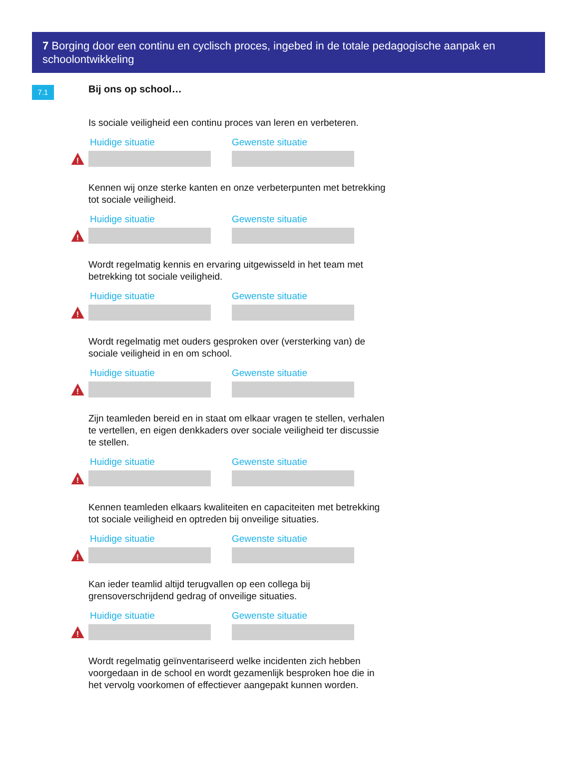7 Borging door een continu en cyclisch proces, ingebed in de totale pedagogische aanpak en schoolontwikkeling
7.1
Bij ons op school…
Is sociale veiligheid een continu proces van leren en verbeteren.
Huidige situatie Gewenste situatie
!
Kennen wij onze sterke kanten en onze verbeterpunten met betrekking tot sociale veiligheid.
Huidige situatie Gewenste situatie
!
Wordt regelmatig kennis en ervaring uitgewisseld in het team met betrekking tot sociale veiligheid.
Huidige situatie Gewenste situatie
!
Wordt regelmatig met ouders gesproken over (versterking van) de sociale veiligheid in en om school.
Huidige situatie Gewenste situatie
!
Zijn teamleden bereid en in staat om elkaar vragen te stellen, verhalen te vertellen, en eigen denkkaders over sociale veiligheid ter discussie te stellen.
Huidige situatie Gewenste situatie
!
Kennen teamleden elkaars kwaliteiten en capaciteiten met betrekking tot sociale veiligheid en optreden bij onveilige situaties.
Huidige situatie Gewenste situatie
!
Kan ieder teamlid altijd terugvallen op een collega bij grensoverschrijdend gedrag of onveilige situaties.
Huidige situatie Gewenste situatie
!
Wordt regelmatig geïnventariseerd welke incidenten zich hebben voorgedaan in de school en wordt gezamenlijk besproken hoe die in het vervolg voorkomen of effectiever aangepakt kunnen worden.